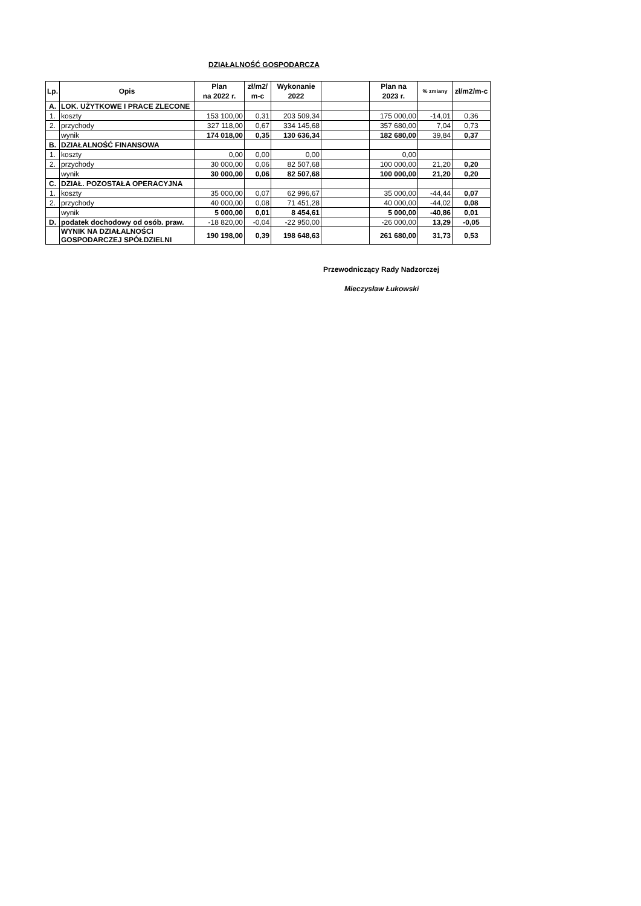DZIAŁALNOŚĆ GOSPODARCZA
| Lp. | Opis | Plan na 2022 r. | zł/m2/ m-c | Wykonanie 2022 | | Plan na 2023 r. | % zmiany | zł/m2/m-c |
| --- | --- | --- | --- | --- | --- | --- | --- | --- |
| A. | LOK. UŻYTKOWE I PRACE ZLECONE | | | | | | | |
| 1. | koszty | 153 100,00 | 0,31 | 203 509,34 | | 175 000,00 | -14,01 | 0,36 |
| 2. | przychody | 327 118,00 | 0,67 | 334 145,68 | | 357 680,00 | 7,04 | 0,73 |
| | wynik | 174 018,00 | 0,35 | 130 636,34 | | 182 680,00 | 39,84 | 0,37 |
| B. | DZIAŁALNOŚĆ FINANSOWA | | | | | | | |
| 1. | koszty | 0,00 | 0,00 | 0,00 | | 0,00 | | |
| 2. | przychody | 30 000,00 | 0,06 | 82 507,68 | | 100 000,00 | 21,20 | 0,20 |
| | wynik | 30 000,00 | 0,06 | 82 507,68 | | 100 000,00 | 21,20 | 0,20 |
| C. | DZIAŁ. POZOSTAŁA OPERACYJNA | | | | | | | |
| 1. | koszty | 35 000,00 | 0,07 | 62 996,67 | | 35 000,00 | -44,44 | 0,07 |
| 2. | przychody | 40 000,00 | 0,08 | 71 451,28 | | 40 000,00 | -44,02 | 0,08 |
| | wynik | 5 000,00 | 0,01 | 8 454,61 | | 5 000,00 | -40,86 | 0,01 |
| D. | podatek dochodowy od osób. praw. | -18 820,00 | -0,04 | -22 950,00 | | -26 000,00 | 13,29 | -0,05 |
| | WYNIK NA DZIAŁALNOŚCI GOSPODARCZEJ SPÓŁDZIELNI | 190 198,00 | 0,39 | 198 648,63 | | 261 680,00 | 31,73 | 0,53 |
Przewodniczący Rady Nadzorczej
Mieczysław Łukowski